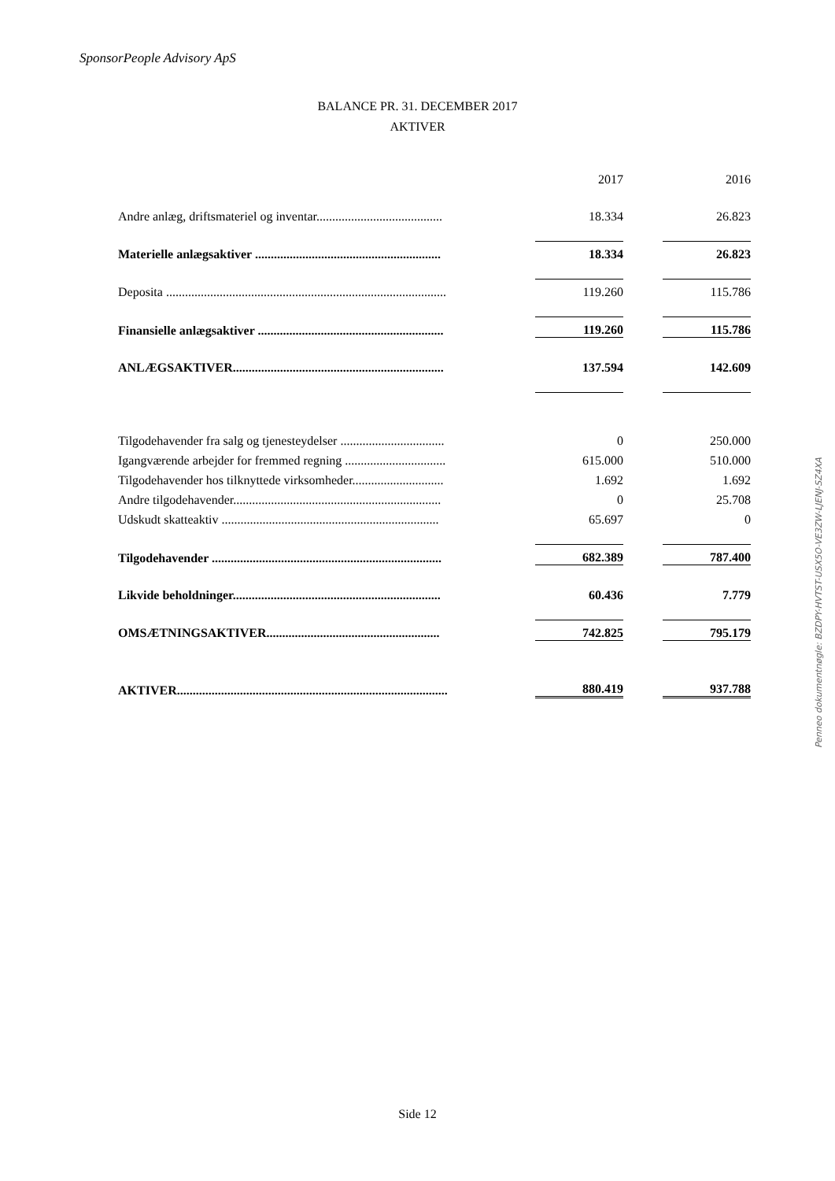SponsorPeople Advisory ApS
BALANCE PR. 31. DECEMBER 2017
AKTIVER
| | | 2017 | | 2016 |
| Andre anlæg, driftsmateriel og inventar........................................ | | 18.334 | | 26.823 |
| Materielle anlægsaktiver ........................................................... | | 18.334 | | 26.823 |
| Deposita ......................................................................................... | | 119.260 | | 115.786 |
| Finansielle anlægsaktiver ........................................................... | | 119.260 | | 115.786 |
| ANLÆGSAKTIVER................................................................... | | 137.594 | | 142.609 |
| Tilgodehavender fra salg og tjenesteydelser ................................. | | 0 | | 250.000 |
| Igangværende arbejder for fremmed regning ................................ | | 615.000 | | 510.000 |
| Tilgodehavender hos tilknyttede virksomheder............................. | | 1.692 | | 1.692 |
| Andre tilgodehavender.................................................................. | | 0 | | 25.708 |
| Udskudt skatteaktiv ..................................................................... | | 65.697 | | 0 |
| Tilgodehavender ......................................................................... | | 682.389 | | 787.400 |
| Likvide beholdninger.................................................................. | | 60.436 | | 7.779 |
| OMSÆTNINGSAKTIVER....................................................... | | 742.825 | | 795.179 |
| AKTIVER...................................................................................... | | 880.419 | | 937.788 |
Penneo dokumentnøgle: BZDPY-HVTST-USX5O-VE3ZW-LJENJ-SZ4XA
Side 12